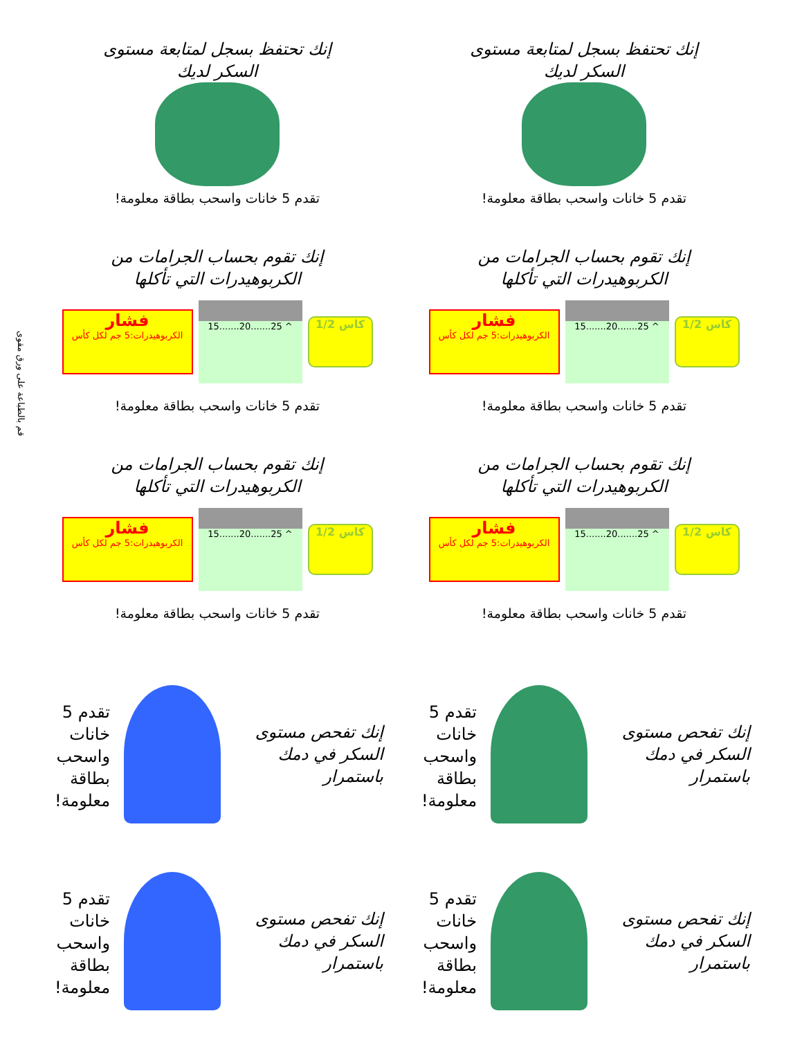قم بالطباعة على ورق مقوى
إنك تحتفظ بسجل لمتابعة مستوى السكر لديك
تقدم 5 خانات واسحب بطاقة معلومة!
إنك تحتفظ بسجل لمتابعة مستوى السكر لديك
تقدم 5 خانات واسحب بطاقة معلومة!
إنك تقوم بحساب الجرامات من الكربوهيدرات التي تأكلها
فشار
الكربوهيدرات:5 جم لكل كأس
15.......20.......25 ^
كاس 1/2
تقدم 5 خانات واسحب بطاقة معلومة!
إنك تقوم بحساب الجرامات من الكربوهيدرات التي تأكلها
فشار
الكربوهيدرات:5 جم لكل كأس
15.......20.......25 ^
كاس 1/2
تقدم 5 خانات واسحب بطاقة معلومة!
إنك تقوم بحساب الجرامات من الكربوهيدرات التي تأكلها
فشار
الكربوهيدرات:5 جم لكل كأس
15.......20.......25 ^
كاس 1/2
تقدم 5 خانات واسحب بطاقة معلومة!
إنك تقوم بحساب الجرامات من الكربوهيدرات التي تأكلها
فشار
الكربوهيدرات:5 جم لكل كأس
15.......20.......25 ^
كاس 1/2
تقدم 5 خانات واسحب بطاقة معلومة!
إنك تفحص مستوى السكر في دمك باستمرار
تقدم 5 خانات واسحب بطاقة معلومة!
إنك تفحص مستوى السكر في دمك باستمرار
تقدم 5 خانات واسحب بطاقة معلومة!
إنك تفحص مستوى السكر في دمك باستمرار
تقدم 5 خانات واسحب بطاقة معلومة!
إنك تفحص مستوى السكر في دمك باستمرار
تقدم 5 خانات واسحب بطاقة معلومة!